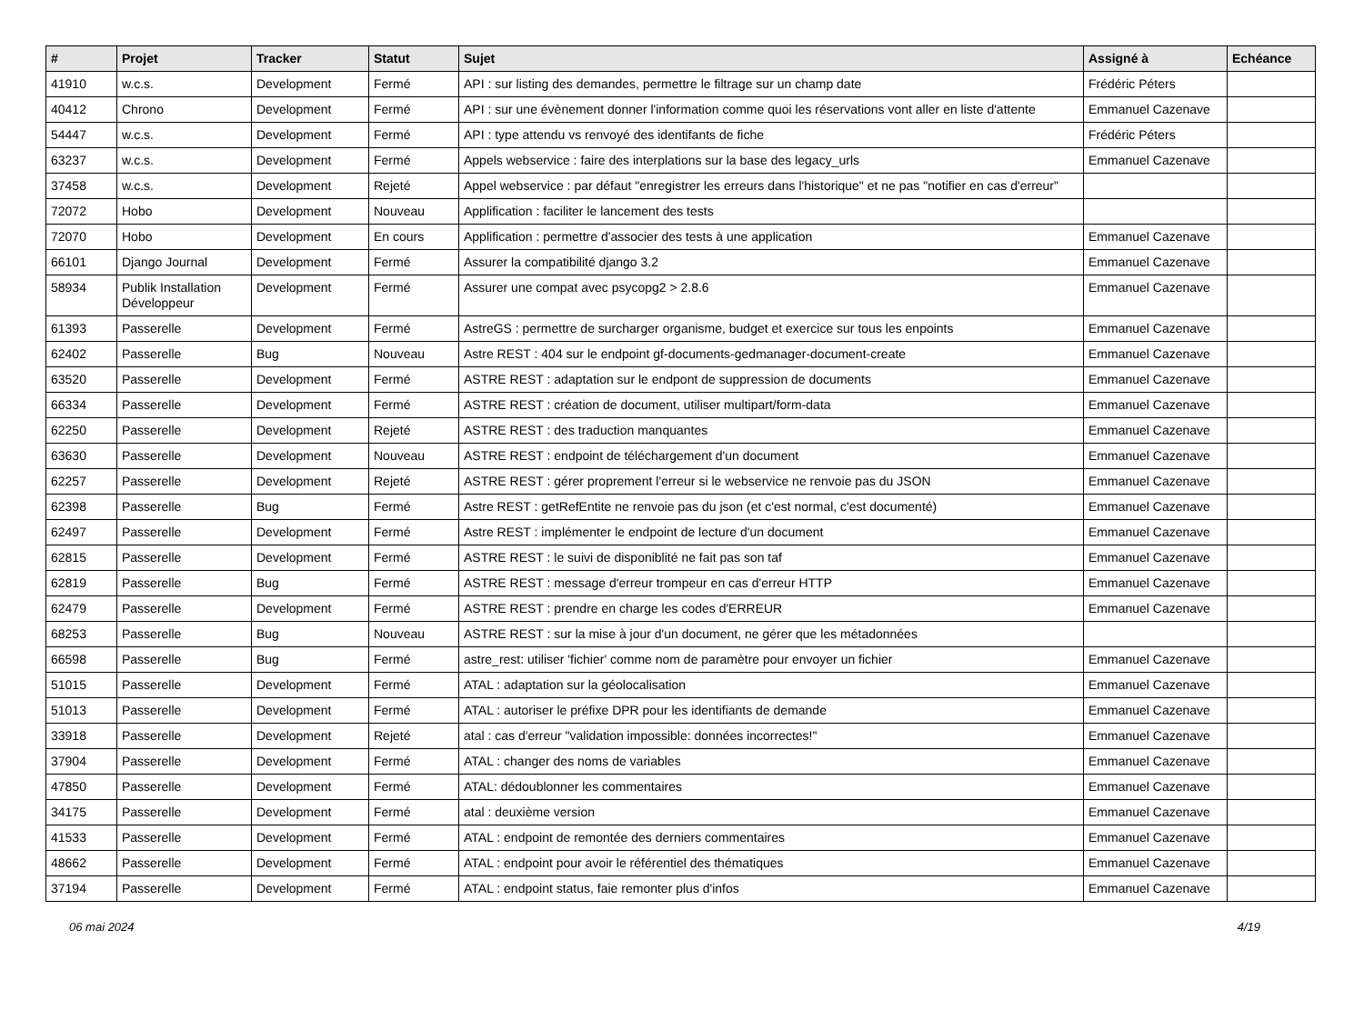| # | Projet | Tracker | Statut | Sujet | Assigné à | Echéance |
| --- | --- | --- | --- | --- | --- | --- |
| 41910 | w.c.s. | Development | Fermé | API : sur listing des demandes, permettre le filtrage sur un champ date | Frédéric Péters | |
| 40412 | Chrono | Development | Fermé | API : sur une évènement donner l'information comme quoi les réservations vont aller en liste d'attente | Emmanuel Cazenave | |
| 54447 | w.c.s. | Development | Fermé | API : type attendu vs renvoyé des identifants de fiche | Frédéric Péters | |
| 63237 | w.c.s. | Development | Fermé | Appels webservice : faire des interplations sur la base des legacy_urls | Emmanuel Cazenave | |
| 37458 | w.c.s. | Development | Rejeté | Appel webservice : par défaut "enregistrer les erreurs dans l'historique" et ne pas "notifier en cas d'erreur" | | |
| 72072 | Hobo | Development | Nouveau | Applification : faciliter le lancement des tests | | |
| 72070 | Hobo | Development | En cours | Applification : permettre d'associer des tests à une application | Emmanuel Cazenave | |
| 66101 | Django Journal | Development | Fermé | Assurer la compatibilité django 3.2 | Emmanuel Cazenave | |
| 58934 | Publik Installation Développeur | Development | Fermé | Assurer une compat avec psycopg2 > 2.8.6 | Emmanuel Cazenave | |
| 61393 | Passerelle | Development | Fermé | AstreGS : permettre de surcharger organisme, budget et exercice sur tous les enpoints | Emmanuel Cazenave | |
| 62402 | Passerelle | Bug | Nouveau | Astre REST : 404 sur le endpoint gf-documents-gedmanager-document-create | Emmanuel Cazenave | |
| 63520 | Passerelle | Development | Fermé | ASTRE REST : adaptation sur le endpont de suppression de documents | Emmanuel Cazenave | |
| 66334 | Passerelle | Development | Fermé | ASTRE REST : création de document, utiliser multipart/form-data | Emmanuel Cazenave | |
| 62250 | Passerelle | Development | Rejeté | ASTRE REST : des traduction manquantes | Emmanuel Cazenave | |
| 63630 | Passerelle | Development | Nouveau | ASTRE REST : endpoint de téléchargement d'un document | Emmanuel Cazenave | |
| 62257 | Passerelle | Development | Rejeté | ASTRE REST : gérer proprement l'erreur si le webservice ne renvoie pas du JSON | Emmanuel Cazenave | |
| 62398 | Passerelle | Bug | Fermé | Astre REST : getRefEntite ne renvoie pas du json (et c'est normal, c'est documenté) | Emmanuel Cazenave | |
| 62497 | Passerelle | Development | Fermé | Astre REST : implémenter le endpoint de lecture d'un document | Emmanuel Cazenave | |
| 62815 | Passerelle | Development | Fermé | ASTRE REST : le suivi de disponiblité ne fait pas son taf | Emmanuel Cazenave | |
| 62819 | Passerelle | Bug | Fermé | ASTRE REST : message d'erreur trompeur en cas d'erreur HTTP | Emmanuel Cazenave | |
| 62479 | Passerelle | Development | Fermé | ASTRE REST : prendre en charge les codes d'ERREUR | Emmanuel Cazenave | |
| 68253 | Passerelle | Bug | Nouveau | ASTRE REST : sur la mise à jour d'un document, ne gérer que les métadonnées | | |
| 66598 | Passerelle | Bug | Fermé | astre_rest: utiliser 'fichier' comme nom de paramètre pour envoyer un fichier | Emmanuel Cazenave | |
| 51015 | Passerelle | Development | Fermé | ATAL : adaptation sur la géolocalisation | Emmanuel Cazenave | |
| 51013 | Passerelle | Development | Fermé | ATAL : autoriser le préfixe DPR pour les identifiants de demande | Emmanuel Cazenave | |
| 33918 | Passerelle | Development | Rejeté | atal : cas d'erreur "validation impossible: données incorrectes!" | Emmanuel Cazenave | |
| 37904 | Passerelle | Development | Fermé | ATAL : changer des noms de variables | Emmanuel Cazenave | |
| 47850 | Passerelle | Development | Fermé | ATAL: dédoublonner les commentaires | Emmanuel Cazenave | |
| 34175 | Passerelle | Development | Fermé | atal : deuxième version | Emmanuel Cazenave | |
| 41533 | Passerelle | Development | Fermé | ATAL : endpoint de remontée des derniers commentaires | Emmanuel Cazenave | |
| 48662 | Passerelle | Development | Fermé | ATAL : endpoint pour avoir le référentiel des thématiques | Emmanuel Cazenave | |
| 37194 | Passerelle | Development | Fermé | ATAL : endpoint status, faie remonter plus d'infos | Emmanuel Cazenave | |
06 mai 2024 4/19